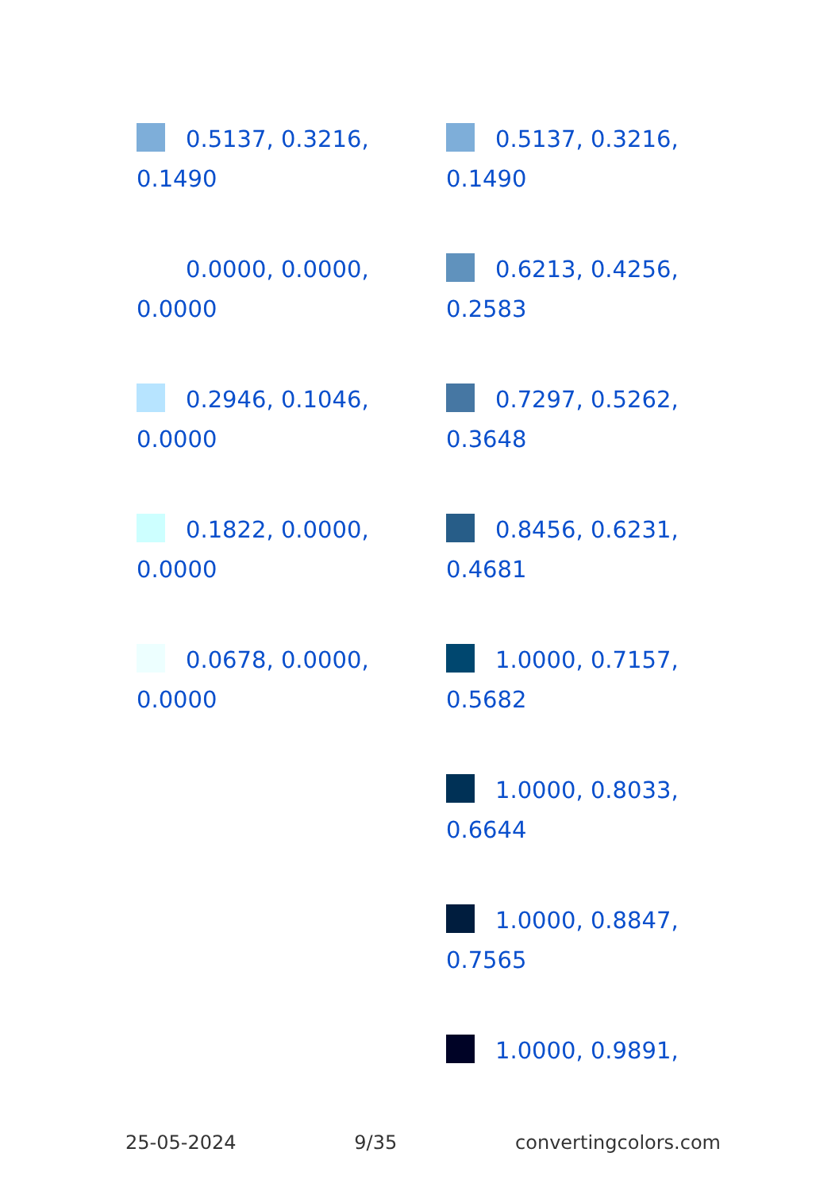0.5137, 0.3216, 0.1490
0.0000, 0.0000, 0.0000
0.2946, 0.1046, 0.0000
0.1822, 0.0000, 0.0000
0.0678, 0.0000, 0.0000
0.5137, 0.3216, 0.1490
0.6213, 0.4256, 0.2583
0.7297, 0.5262, 0.3648
0.8456, 0.6231, 0.4681
1.0000, 0.7157, 0.5682
1.0000, 0.8033, 0.6644
1.0000, 0.8847, 0.7565
1.0000, 0.9891,
25-05-2024 9/35 convertingcolors.com